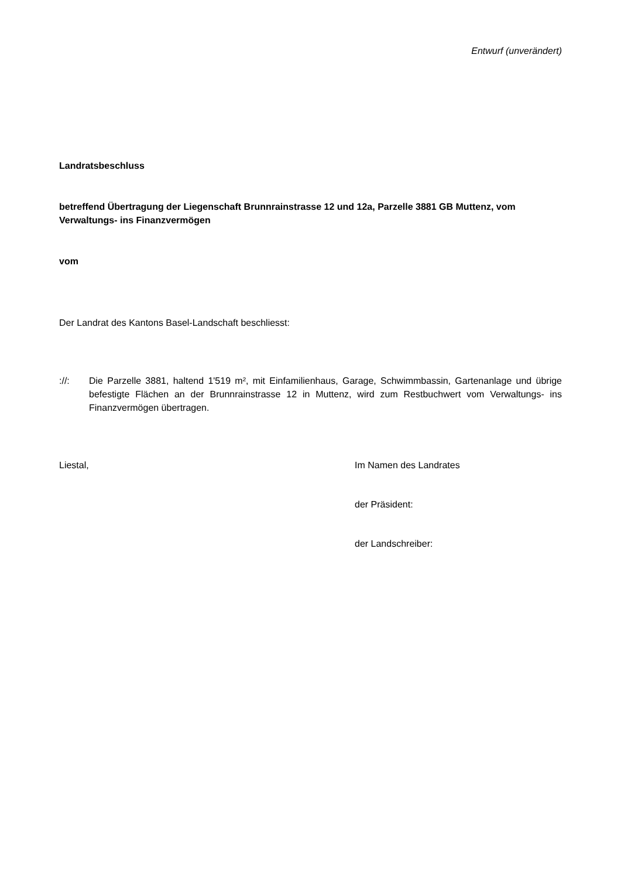Entwurf (unverändert)
Landratsbeschluss
betreffend Übertragung der Liegenschaft Brunnrainstrasse 12 und 12a, Parzelle 3881 GB Muttenz, vom Verwaltungs- ins Finanzvermögen
vom
Der Landrat des Kantons Basel-Landschaft beschliesst:
://: Die Parzelle 3881, haltend 1'519 m², mit Einfamilienhaus, Garage, Schwimmbassin, Gartenanlage und übrige befestigte Flächen an der Brunnrainstrasse 12 in Muttenz, wird zum Restbuchwert vom Verwaltungs- ins Finanzvermögen übertragen.
Liestal, Im Namen des Landrates
der Präsident:
der Landschreiber: